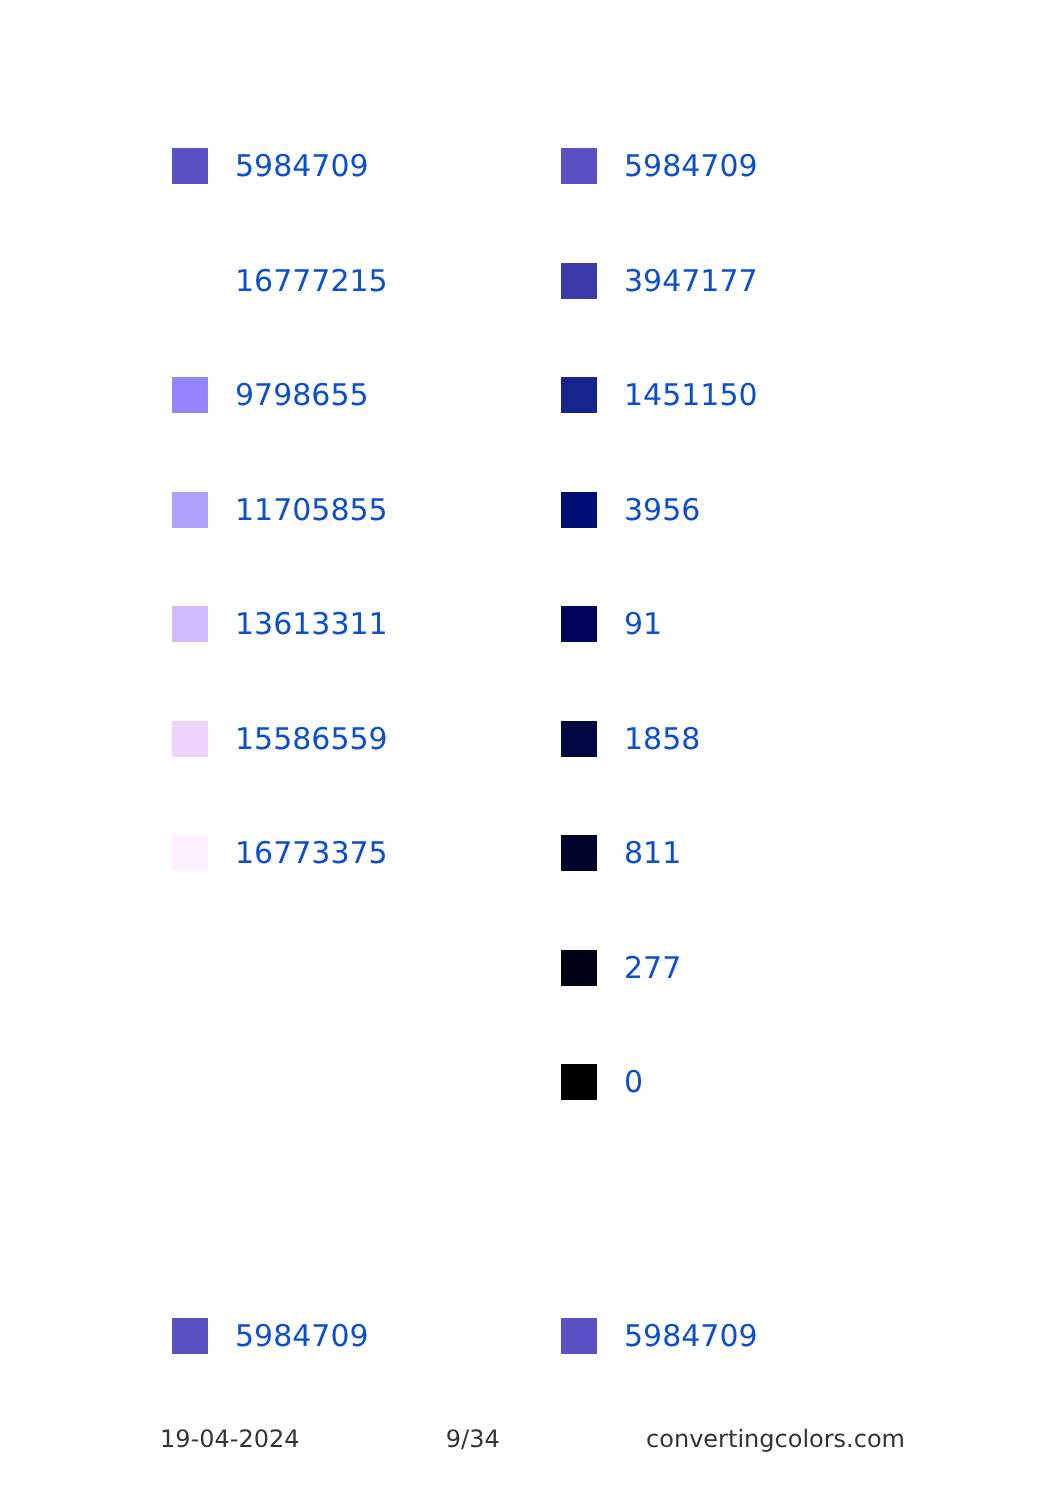5984709
16777215
9798655
11705855
13613311
15586559
16773375
5984709
3947177
1451150
3956
91
1858
811
277
0
5984709 5984709
19-04-2024 9/34 convertingcolors.com